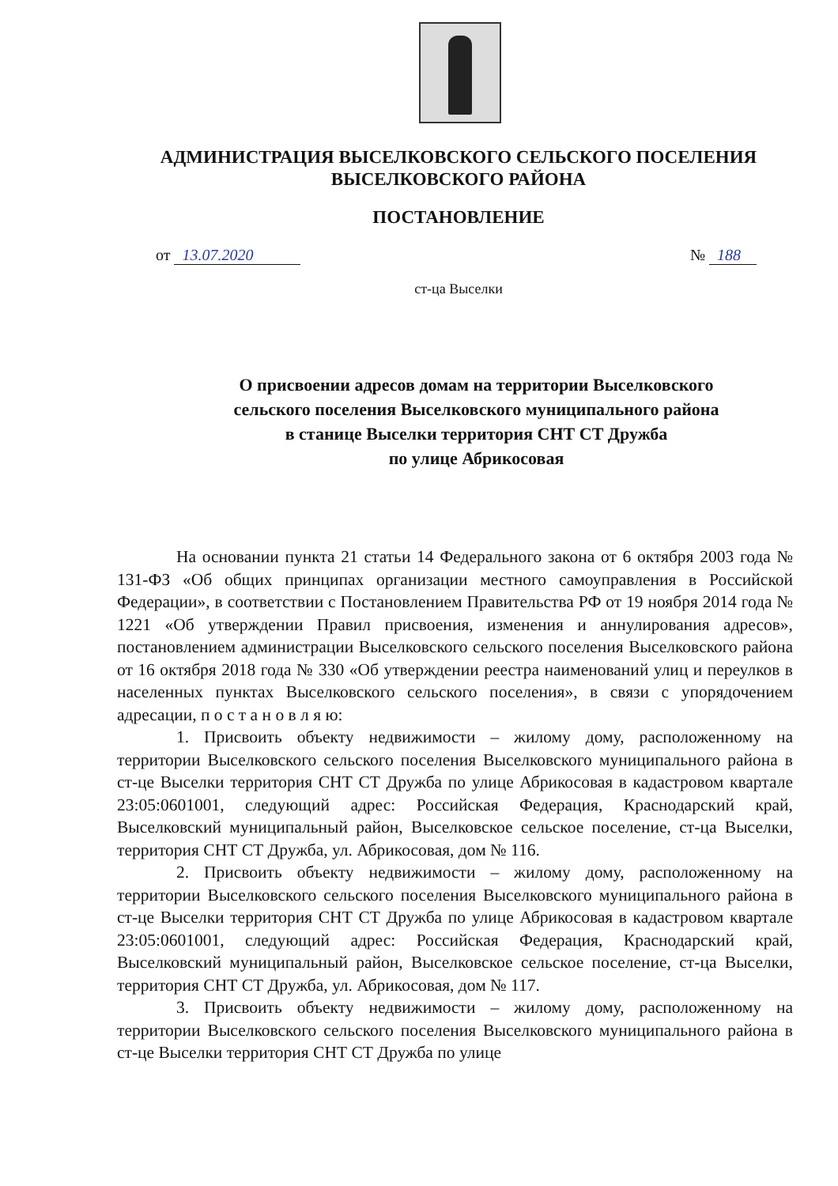АДМИНИСТРАЦИЯ ВЫСЕЛКОВСКОГО СЕЛЬСКОГО ПОСЕЛЕНИЯ
ВЫСЕЛКОВСКОГО РАЙОНА
ПОСТАНОВЛЕНИЕ
от 13.07.2020 № 188
ст-ца Выселки
О присвоении адресов домам на территории Выселковского
сельского поселения Выселковского муниципального района
в станице Выселки территория СНТ СТ Дружба
по улице Абрикосовая
На основании пункта 21 статьи 14 Федерального закона от 6 октября 2003 года № 131-ФЗ «Об общих принципах организации местного самоуправления в Российской Федерации», в соответствии с Постановлением Правительства РФ от 19 ноября 2014 года № 1221 «Об утверждении Правил присвоения, изменения и аннулирования адресов», постановлением администрации Выселковского сельского поселения Выселковского района от 16 октября 2018 года № 330 «Об утверждении реестра наименований улиц и переулков в населенных пунктах Выселковского сельского поселения», в связи с упорядочением адресации, п о с т а н о в л я ю:
1. Присвоить объекту недвижимости – жилому дому, расположенному на территории Выселковского сельского поселения Выселковского муниципального района в ст-це Выселки территория СНТ СТ Дружба по улице Абрикосовая в кадастровом квартале 23:05:0601001, следующий адрес: Российская Федерация, Краснодарский край, Выселковский муниципальный район, Выселковское сельское поселение, ст-ца Выселки, территория СНТ СТ Дружба, ул. Абрикосовая, дом № 116.
2. Присвоить объекту недвижимости – жилому дому, расположенному на территории Выселковского сельского поселения Выселковского муниципального района в ст-це Выселки территория СНТ СТ Дружба по улице Абрикосовая в кадастровом квартале 23:05:0601001, следующий адрес: Российская Федерация, Краснодарский край, Выселковский муниципальный район, Выселковское сельское поселение, ст-ца Выселки, территория СНТ СТ Дружба, ул. Абрикосовая, дом № 117.
3. Присвоить объекту недвижимости – жилому дому, расположенному на территории Выселковского сельского поселения Выселковского муниципального района в ст-це Выселки территория СНТ СТ Дружба по улице